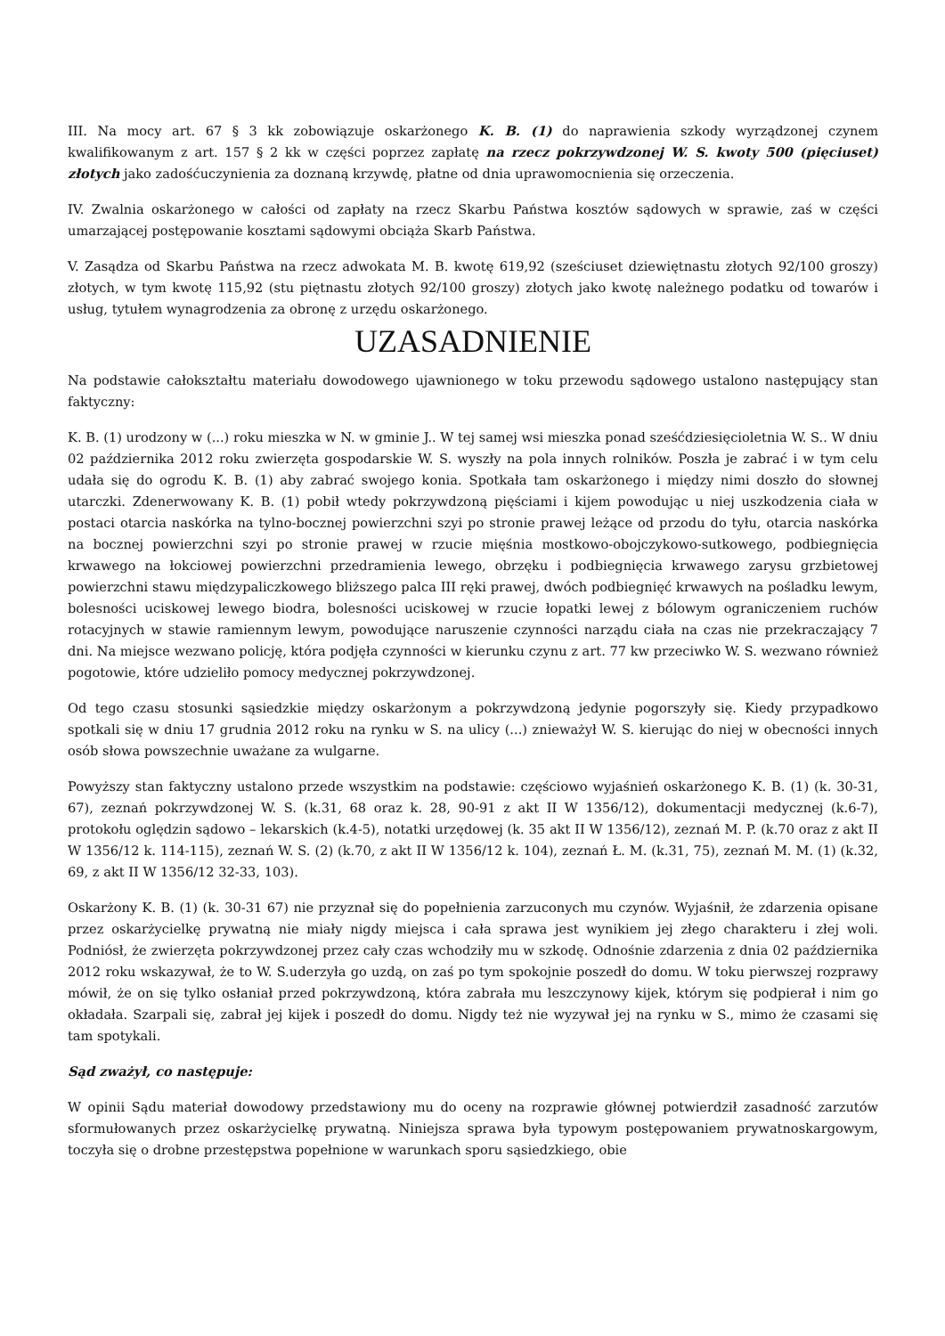III. Na mocy art. 67 § 3 kk zobowiązuje oskarżonego K. B. (1) do naprawienia szkody wyrządzonej czynem kwalifikowanym z art. 157 § 2 kk w części poprzez zapłatę na rzecz pokrzywdzonej W. S. kwoty 500 (pięciuset) złotych jako zadośćuczynienia za doznaną krzywdę, płatne od dnia uprawomocnienia się orzeczenia.
IV. Zwalnia oskarżonego w całości od zapłaty na rzecz Skarbu Państwa kosztów sądowych w sprawie, zaś w części umarzającej postępowanie kosztami sądowymi obciąża Skarb Państwa.
V. Zasądza od Skarbu Państwa na rzecz adwokata M. B. kwotę 619,92 (sześciuset dziewiętnastu złotych 92/100 groszy) złotych, w tym kwotę 115,92 (stu piętnastu złotych 92/100 groszy) złotych jako kwotę należnego podatku od towarów i usług, tytułem wynagrodzenia za obronę z urzędu oskarżonego.
UZASADNIENIE
Na podstawie całokształtu materiału dowodowego ujawnionego w toku przewodu sądowego ustalono następujący stan faktyczny:
K. B. (1) urodzony w (...) roku mieszka w N. w gminie J.. W tej samej wsi mieszka ponad sześćdziesięcioletnia W. S.. W dniu 02 października 2012 roku zwierzęta gospodarskie W. S. wyszły na pola innych rolników. Poszła je zabrać i w tym celu udała się do ogrodu K. B. (1) aby zabrać swojego konia. Spotkała tam oskarżonego i między nimi doszło do słownej utarczki. Zdenerwowany K. B. (1) pobił wtedy pokrzywdzoną pięściami i kijem powodując u niej uszkodzenia ciała w postaci otarcia naskórka na tylno-bocznej powierzchni szyi po stronie prawej leżące od przodu do tyłu, otarcia naskórka na bocznej powierzchni szyi po stronie prawej w rzucie mięśnia mostkowo-obojczykowo-sutkowego, podbiegnięcia krwawego na łokciowej powierzchni przedramienia lewego, obrzęku i podbiegnięcia krwawego zarysu grzbietowej powierzchni stawu międzypaliczkowego bliższego palca III ręki prawej, dwóch podbiegnięć krwawych na pośladku lewym, bolesności uciskowej lewego biodra, bolesności uciskowej w rzucie łopatki lewej z bólowym ograniczeniem ruchów rotacyjnych w stawie ramiennym lewym, powodujące naruszenie czynności narządu ciała na czas nie przekraczający 7 dni. Na miejsce wezwano policję, która podjęła czynności w kierunku czynu z art. 77 kw przeciwko W. S. wezwano również pogotowie, które udzieliło pomocy medycznej pokrzywdzonej.
Od tego czasu stosunki sąsiedzkie między oskarżonym a pokrzywdzoną jedynie pogorszyły się. Kiedy przypadkowo spotkali się w dniu 17 grudnia 2012 roku na rynku w S. na ulicy (...) znieważył W. S. kierując do niej w obecności innych osób słowa powszechnie uważane za wulgarne.
Powyższy stan faktyczny ustalono przede wszystkim na podstawie: częściowo wyjaśnień oskarżonego K. B. (1) (k. 30-31, 67), zeznań pokrzywdzonej W. S. (k.31, 68 oraz k. 28, 90-91 z akt II W 1356/12), dokumentacji medycznej (k.6-7), protokołu oględzin sądowo – lekarskich (k.4-5), notatki urzędowej (k. 35 akt II W 1356/12), zeznań M. P. (k.70 oraz z akt II W 1356/12 k. 114-115), zeznań W. S. (2) (k.70, z akt II W 1356/12 k. 104), zeznań Ł. M. (k.31, 75), zeznań M. M. (1) (k.32, 69, z akt II W 1356/12 32-33, 103).
Oskarżony K. B. (1) (k. 30-31 67) nie przyznał się do popełnienia zarzuconych mu czynów. Wyjaśnił, że zdarzenia opisane przez oskarżycielkę prywatną nie miały nigdy miejsca i cała sprawa jest wynikiem jej złego charakteru i złej woli. Podniósł, że zwierzęta pokrzywdzonej przez cały czas wchodziły mu w szkodę. Odnośnie zdarzenia z dnia 02 października 2012 roku wskazywał, że to W. S.uderzyła go uzdą, on zaś po tym spokojnie poszedł do domu. W toku pierwszej rozprawy mówił, że on się tylko osłaniał przed pokrzywdzoną, która zabrała mu leszczynowy kijek, którym się podpierał i nim go okładała. Szarpali się, zabrał jej kijek i poszedł do domu. Nigdy też nie wyzywał jej na rynku w S., mimo że czasami się tam spotykali.
Sąd zważył, co następuje:
W opinii Sądu materiał dowodowy przedstawiony mu do oceny na rozprawie głównej potwierdził zasadność zarzutów sformułowanych przez oskarżycielkę prywatną. Niniejsza sprawa była typowym postępowaniem prywatnoskargowym, toczyła się o drobne przestępstwa popełnione w warunkach sporu sąsiedzkiego, obie